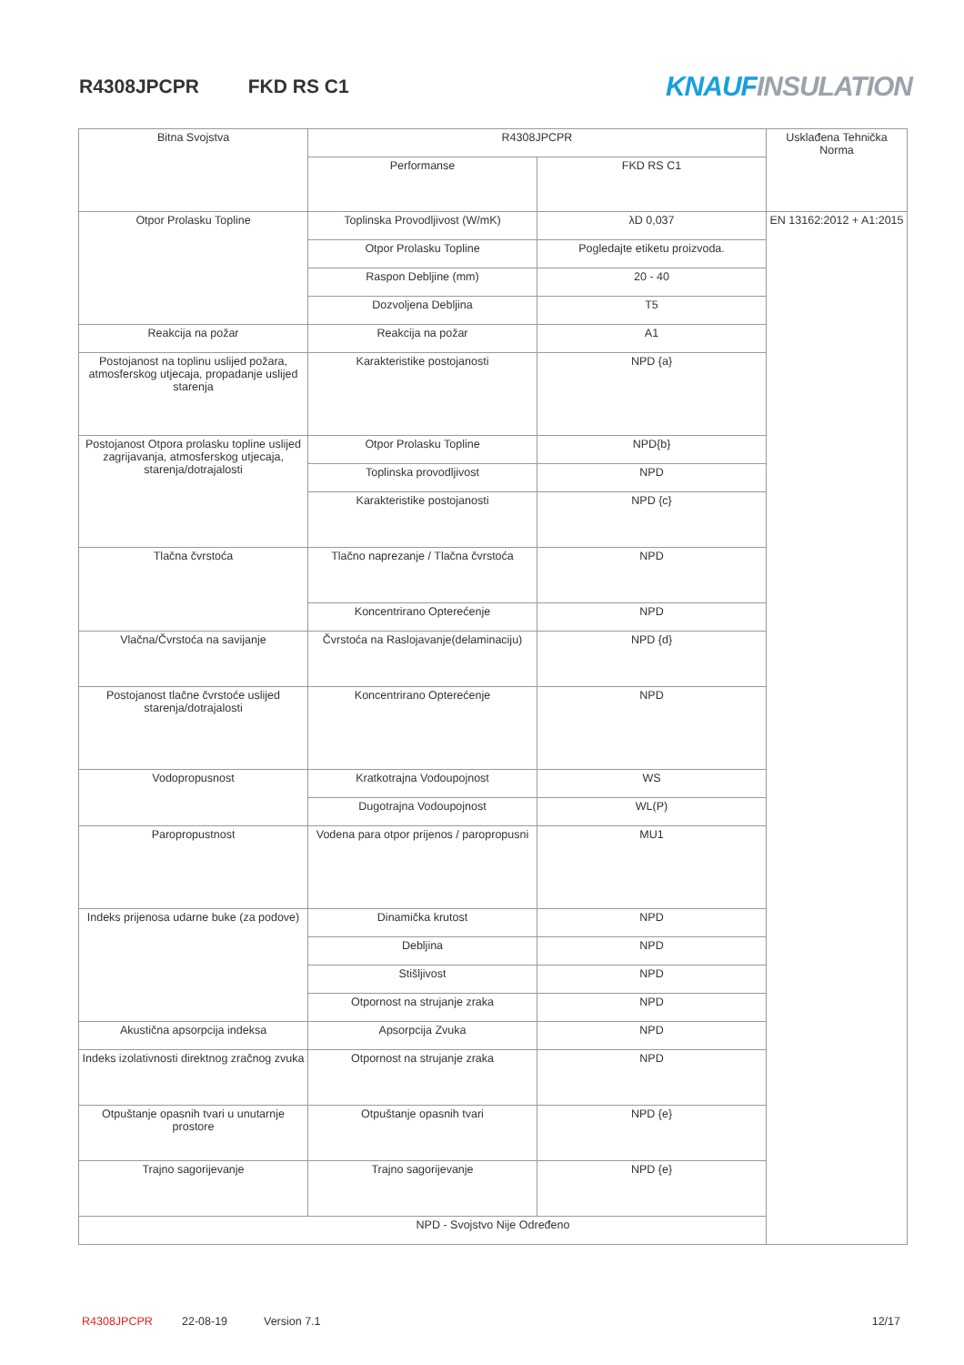R4308JPCPR FKD RS C1
KNAUF INSULATION
| Bitna Svojstva | R4308JPCPR | | Usklađena Tehnička Norma |
| --- | --- | --- | --- |
| | Performanse | FKD RS C1 | |
| Otpor Prolasku Topline | Toplinska Provodljivost (W/mK) | λD 0,037 | EN 13162:2012 + A1:2015 |
| | Otpor Prolasku Topline | Pogledajte etiketu proizvoda. | |
| | Raspon Debljine (mm) | 20 - 40 | |
| | Dozvoljena Debljina | T5 | |
| Reakcija na požar | Reakcija na požar | A1 | |
| Postojanost na toplinu uslijed požara, atmosferskog utjecaja, propadanje uslijed starenja | Karakteristike postojanosti | NPD {a} | |
| Postojanost Otpora prolasku topline uslijed zagrijavanja, atmosferskog utjecaja, starenja/dotrajalosti | Otpor Prolasku Topline | NPD{b} | |
| | Toplinska provodljivost | NPD | |
| | Karakteristike postojanosti | NPD {c} | |
| Tlačna čvrstoća | Tlačno naprezanje / Tlačna čvrstoća | NPD | |
| | Koncentrirano Opterećenje | NPD | |
| Vlačna/Čvrstoća na savijanje | Čvrstoća na Raslojavanje(delaminaciju) | NPD {d} | |
| Postojanost tlačne čvrstoće uslijed starenja/dotrajalosti | Koncentrirano Opterećenje | NPD | |
| Vodopropusnost | Kratkotrajna Vodoupojnost | WS | |
| | Dugotrajna Vodoupojnost | WL(P) | |
| Paropropustnost | Vodena para otpor prijenos / paropropusni | MU1 | |
| Indeks prijenosa udarne buke (za podove) | Dinamička krutost | NPD | |
| | Debljina | NPD | |
| | Stišljivost | NPD | |
| | Otpornost na strujanje zraka | NPD | |
| Akustična apsorpcija indeksa | Apsorpcija Zvuka | NPD | |
| Indeks izolativnosti direktnog zračnog zvuka | Otpornost na strujanje zraka | NPD | |
| Otpuštanje opasnih tvari u unutarnje prostore | Otpuštanje opasnih tvari | NPD {e} | |
| Trajno sagorijevanje | Trajno sagorijevanje | NPD {e} | |
| NPD - Svojstvo Nije Određeno | | | |
R4308JPCPR 22-08-19 Version 7.1 12/17